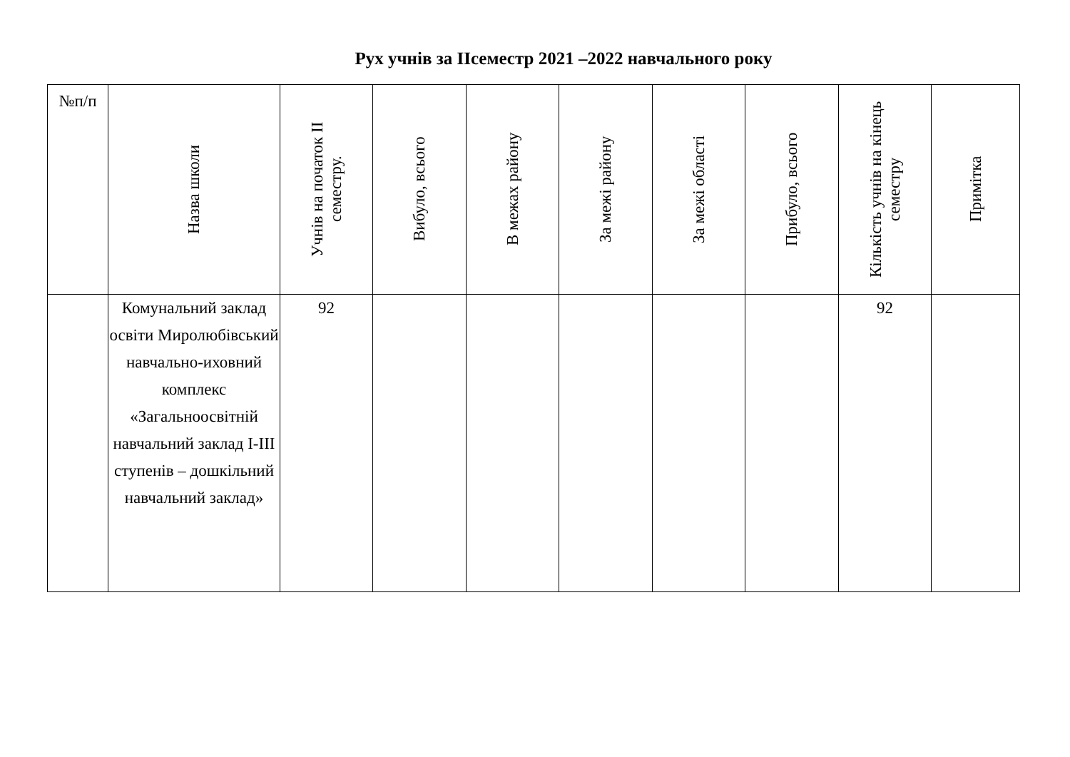Рух учнів за ІІсеместр 2021 –2022 навчального року
| №п/п | Назва школи | Учнів на початок ІІ семестру. | Вибуло, всього | В межах району | За межі району | За межі області | Прибуло, всього | Кількість учнів на кінець семестру | Примітка |
| --- | --- | --- | --- | --- | --- | --- | --- | --- | --- |
| | Комунальний заклад освіти Миролюбівський навчально-иховний комплекс «Загальноосвітній навчальний заклад І-ІІІ ступенів – дошкільний навчальний заклад» | 92 | | | | | | 92 | |